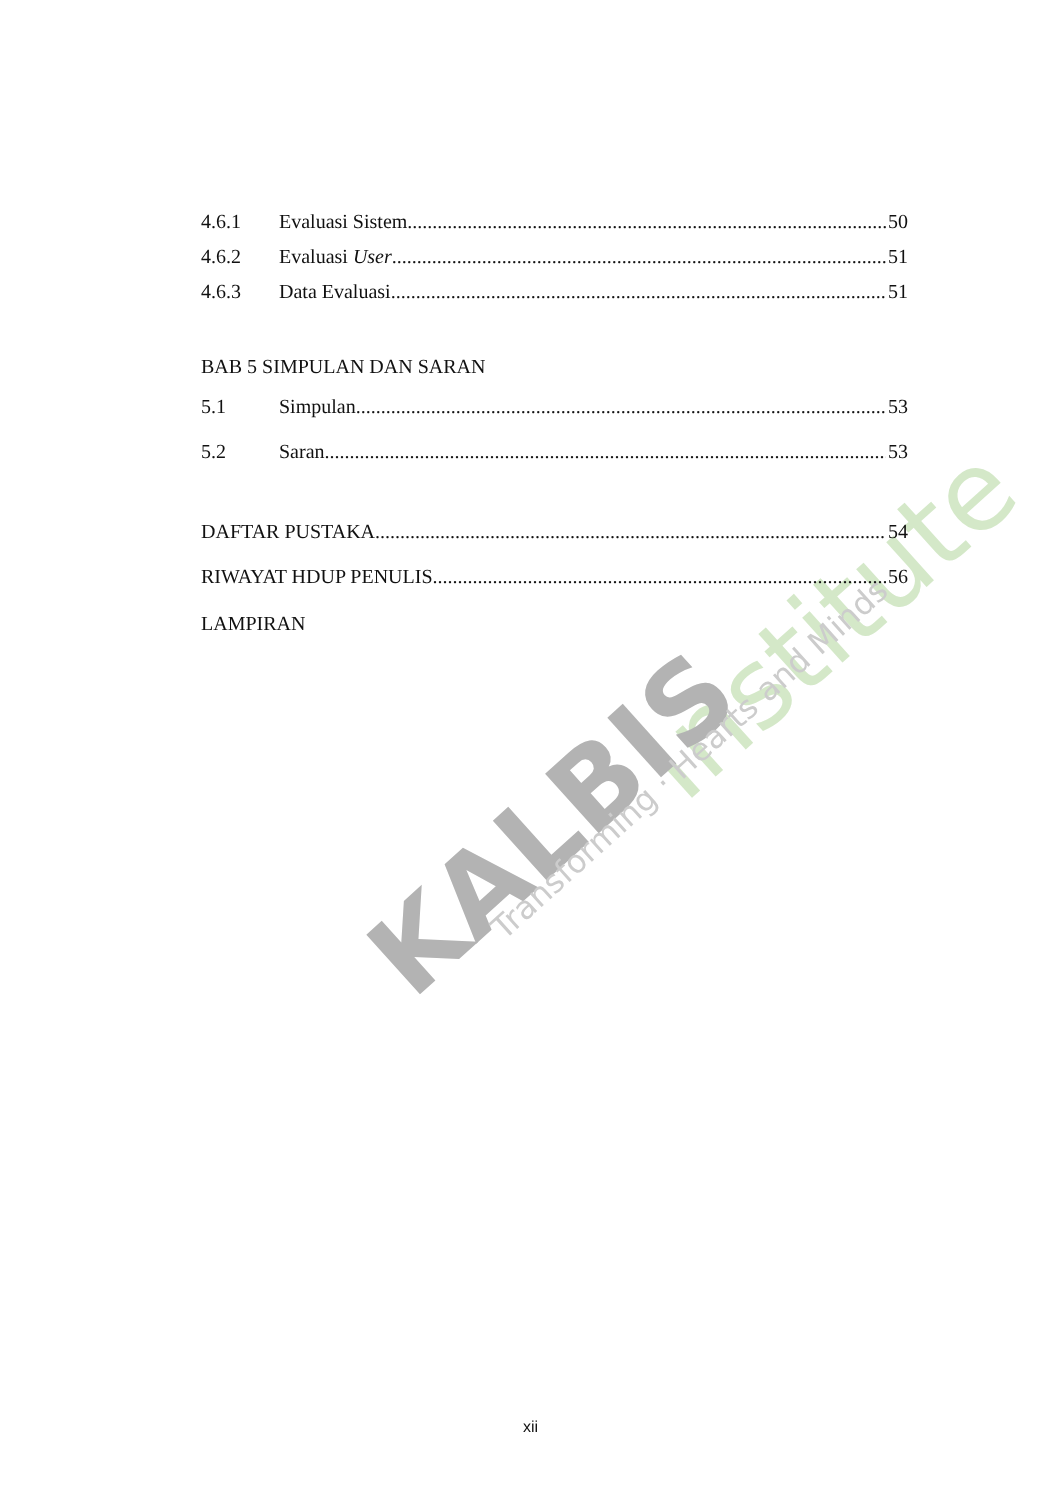Institute
KALBIS
Transforming · Hearts and Minds
4.6.1 Evaluasi Sistem 50
4.6.2 Evaluasi User 51
4.6.3 Data Evaluasi 51
BAB 5 SIMPULAN DAN SARAN
5.1 Simpulan 53
5.2 Saran 53
DAFTAR PUSTAKA 54
RIWAYAT HDUP PENULIS 56
LAMPIRAN
xii